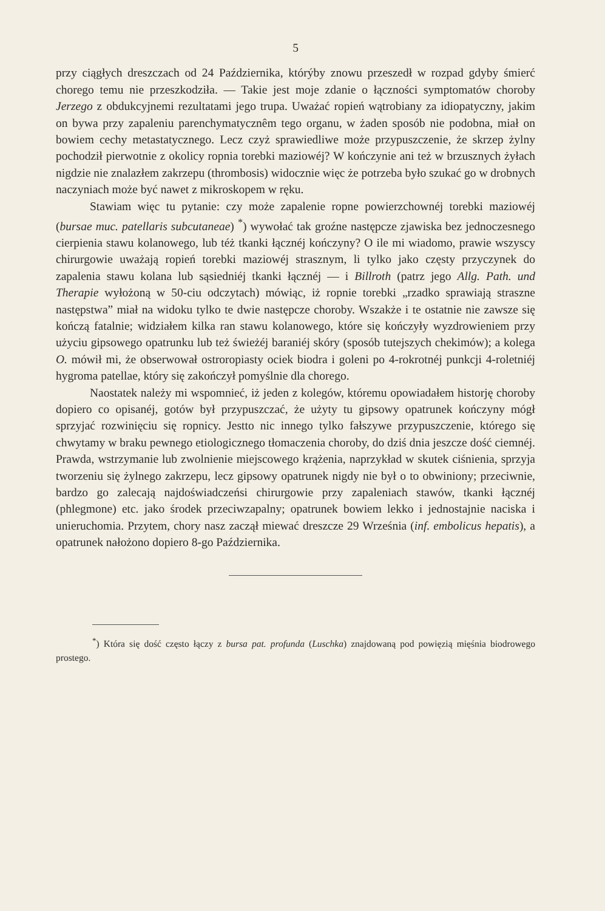5
przy ciągłych dreszczach od 24 Października, którýby znowu przeszedł w rozpad gdyby śmierć chorego temu nie przeszkodziła. — Takie jest moje zdanie o łączności symptomatów choroby Jerzego z obdukcyjnemi rezultatami jego trupa. Uważać ropień wątrobiany za idiopatyczny, jakim on bywa przy zapaleniu parenchymatycznêm tego organu, w żaden sposób nie podobna, miał on bowiem cechy metastatycznego. Lecz czyż sprawiedliwe może przypuszczenie, że skrzep żylny pochodził pierwotnie z okolicy ropnia torebki maziowéj? W kończynie ani też w brzusznych żyłach nigdzie nie znalazłem zakrzepu (thrombosis) widocznie więc że potrzeba było szukać go w drobnych naczyniach może być nawet z mikroskopem w ręku.
Stawiam więc tu pytanie: czy może zapalenie ropne powierzchownéj torebki maziowéj (bursae muc. patellaris subcutaneae) <sup>*</sup>) wywołać tak groźne następcze zjawiska bez jednoczesnego cierpienia stawu kolanowego, lub téż tkanki łącznéj kończyny? O ile mi wiadomo, prawie wszyscy chirurgowie uważają ropień torebki maziowéj strasznym, li tylko jako częsty przyczynek do zapalenia stawu kolana lub sąsiedniéj tkanki łącznéj — i Billroth (patrz jego Allg. Path. und Therapie wyłożoną w 50-ciu odczytach) mówiąc, iż ropnie torebki „rzadko sprawiają straszne następstwa” miał na widoku tylko te dwie następcze choroby. Wszakże i te ostatnie nie zawsze się kończą fatalnie; widziałem kilka ran stawu kolanowego, które się kończyły wyzdrowieniem przy użyciu gipsowego opatrunku lub też świeżéj baraniéj skóry (sposób tutejszych chekimów); a kolega O. mówił mi, że obserwował ostroropiasty ociek biodra i goleni po 4-rokrotnéj punkcji 4-roletniéj hygroma patellae, który się zakończył pomyślnie dla chorego.
Naostatek należy mi wspomnieć, iż jeden z kolegów, któremu opowiadałem historję choroby dopiero co opisanéj, gotów był przypuszczać, że użyty tu gipsowy opatrunek kończyny mógł sprzyjać rozwinięciu się ropnicy. Jestto nic innego tylko fałszywe przypuszczenie, którego się chwytamy w braku pewnego etiologicznego tłomaczenia choroby, do dziś dnia jeszcze dość ciemnéj. Prawda, wstrzymanie lub zwolnienie miejscowego krążenia, naprzykład w skutek ciśnienia, sprzyja tworzeniu się żylnego zakrzepu, lecz gipsowy opatrunek nigdy nie był o to obwiniony; przeciwnie, bardzo go zalecają najdoświadczeńsi chirurgowie przy zapaleniach stawów, tkanki łącznéj (phlegmone) etc. jako środek przeciwzapalny; opatrunek bowiem lekko i jednostajnie naciska i unieruchomia. Przytem, chory nasz zaczął miewać dreszcze 29 Września (inf. embolicus hepatis), a opatrunek nałożono dopiero 8-go Października.
<sup>*</sup>) Która się dość często łączy z bursa pat. profunda (Luschka) znajdowaną pod powięzią mięśnia biodrowego prostego.